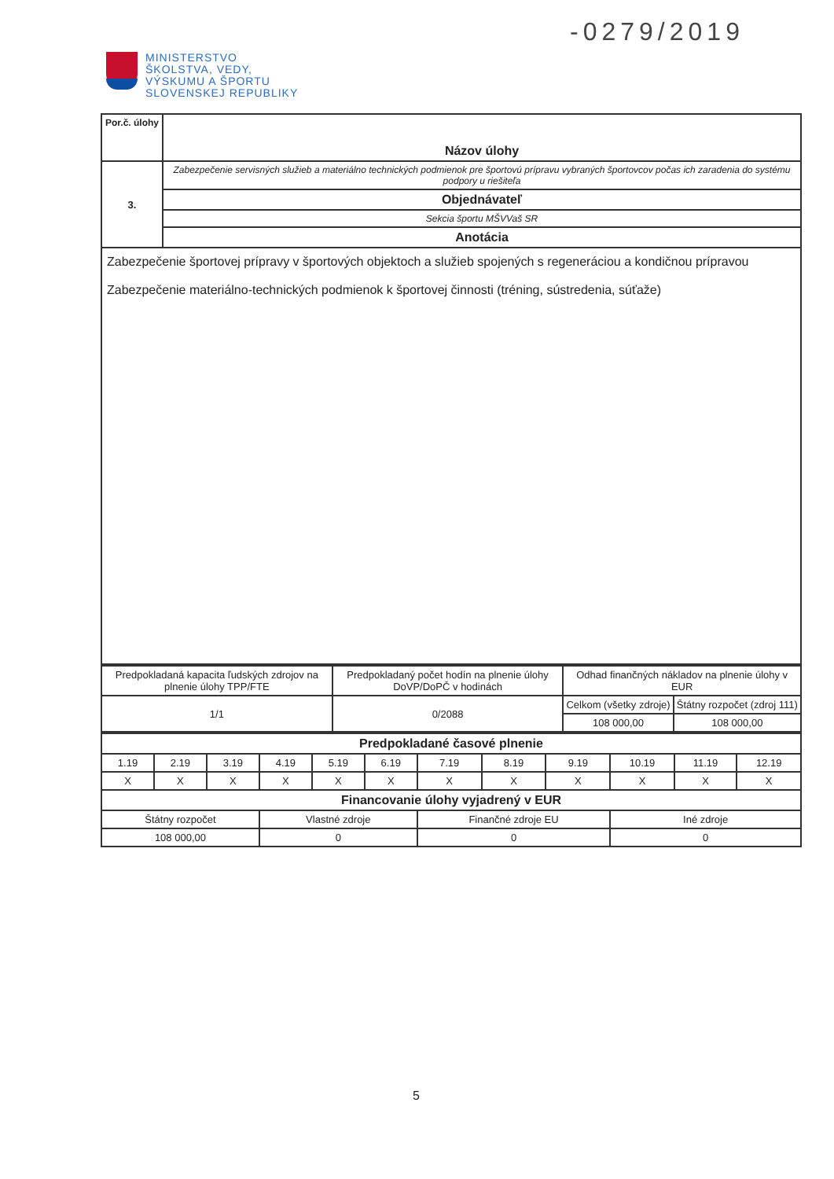-0279/2019
MINISTERSTVO
ŠKOLSTVA, VEDY,
VÝSKUMU A ŠPORTU
SLOVENSKEJ REPUBLIKY
| Por.č. úlohy | Názov úlohy |
| 3. | Zabezpečenie servisných služieb a materiálno technických podmienok pre športovú prípravu vybraných športovcov počas ich zaradenia do systému podpory u riešiteľa |
| | Objednávateľ |
| | Sekcia športu MŠVVaš SR |
| | Anotácia |
| Zabezpečenie športovej prípravy v športových objektoch a služieb spojených s regeneráciou a kondičnou prípravou Zabezpečenie materiálno-technických podmienok k športovej činnosti (tréning, sústredenia, súťaže) | |
| Predpokladaná kapacita ľudských zdrojov na plnenie úlohy TPP/FTE | Predpokladaný počet hodín na plnenie úlohy DoVP/DoPČ v hodinách | Odhad finančných nákladov na plnenie úlohy v EUR | |
| 1/1 | 0/2088 | Celkom (všetky zdroje) | Štátny rozpočet (zdroj 111) |
| | | 108 000,00 | 108 000,00 |
| Predpokladané časové plnenie | | | | | | | | | | | |
| 1.19 | 2.19 | 3.19 | 4.19 | 5.19 | 6.19 | 7.19 | 8.19 | 9.19 | 10.19 | 11.19 | 12.19 |
| X | X | X | X | X | X | X | X | X | X | X | X |
| Financovanie úlohy vyjadrený v EUR | | | | | | | | | | | |
| Štátny rozpočet | | | Vlastné zdroje | | | Finančné zdroje EU | | | Iné zdroje | | |
| 108 000,00 | | | 0 | | | 0 | | | 0 | | |
5